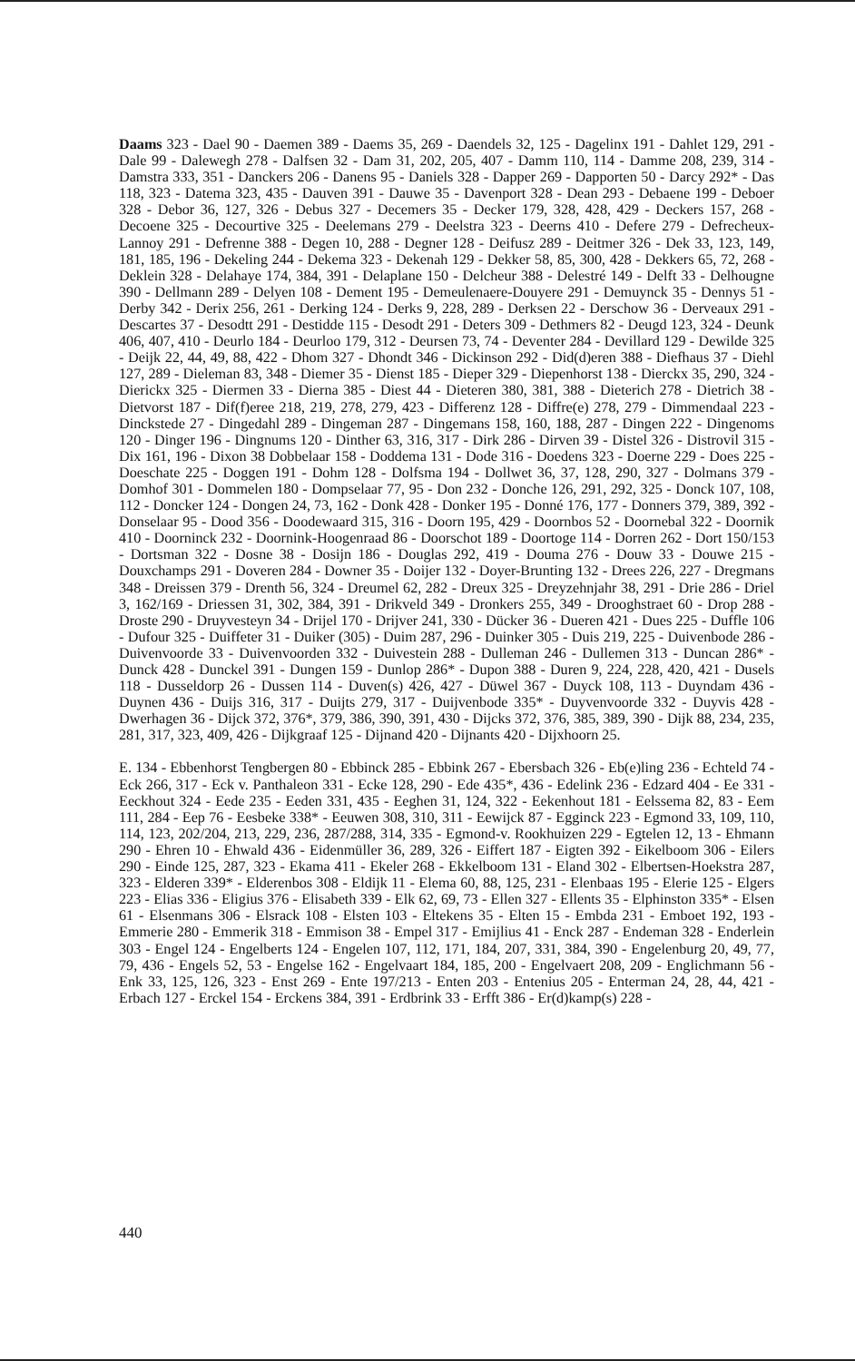Daams 323 - Dael 90 - Daemen 389 - Daems 35, 269 - Daendels 32, 125 - Dagelinx 191 - Dahlet 129, 291 - Dale 99 - Dalewegh 278 - Dalfsen 32 - Dam 31, 202, 205, 407 - Damm 110, 114 - Damme 208, 239, 314 - Damstra 333, 351 - Danckers 206 - Danens 95 - Daniels 328 - Dapper 269 - Dapporten 50 - Darcy 292* - Das 118, 323 - Datema 323, 435 - Dauven 391 - Dauwe 35 - Davenport 328 - Dean 293 - Debaene 199 - Deboer 328 - Debor 36, 127, 326 - Debus 327 - Decemers 35 - Decker 179, 328, 428, 429 - Deckers 157, 268 - Decoene 325 - Decourtive 325 - Deelemans 279 - Deelstra 323 - Deerns 410 - Defere 279 - Defrecheux-Lannoy 291 - Defrenne 388 - Degen 10, 288 - Degner 128 - Deifusz 289 - Deitmer 326 - Dek 33, 123, 149, 181, 185, 196 - Dekeling 244 - Dekema 323 - Dekenah 129 - Dekker 58, 85, 300, 428 - Dekkers 65, 72, 268 - Deklein 328 - Delahaye 174, 384, 391 - Delaplane 150 - Delcheur 388 - Delestré 149 - Delft 33 - Delhougne 390 - Dellmann 289 - Delyen 108 - Dement 195 - Demeulenaere-Douyere 291 - Demuynck 35 - Dennys 51 - Derby 342 - Derix 256, 261 - Derking 124 - Derks 9, 228, 289 - Derksen 22 - Derschow 36 - Derveaux 291 - Descartes 37 - Desodtt 291 - Destidde 115 - Desodt 291 - Deters 309 - Dethmers 82 - Deugd 123, 324 - Deunk 406, 407, 410 - Deurlo 184 - Deurloo 179, 312 - Deursen 73, 74 - Deventer 284 - Devillard 129 - Dewilde 325 - Deijk 22, 44, 49, 88, 422 - Dhom 327 - Dhondt 346 - Dickinson 292 - Did(d)eren 388 - Diefhaus 37 - Diehl 127, 289 - Dieleman 83, 348 - Diemer 35 - Dienst 185 - Dieper 329 - Diepenhorst 138 - Dierckx 35, 290, 324 - Dierickx 325 - Diermen 33 - Dierna 385 - Diest 44 - Dieteren 380, 381, 388 - Dieterich 278 - Dietrich 38 - Dietvorst 187 - Dif(f)eree 218, 219, 278, 279, 423 - Differenz 128 - Diffre(e) 278, 279 - Dimmendaal 223 - Dinckstede 27 - Dingedahl 289 - Dingeman 287 - Dingemans 158, 160, 188, 287 - Dingen 222 - Dingenoms 120 - Dinger 196 - Dingnums 120 - Dinther 63, 316, 317 - Dirk 286 - Dirven 39 - Distel 326 - Distrovil 315 - Dix 161, 196 - Dixon 38 Dobbelaar 158 - Doddema 131 - Dode 316 - Doedens 323 - Doerne 229 - Does 225 - Doeschate 225 - Doggen 191 - Dohm 128 - Dolfsma 194 - Dollwet 36, 37, 128, 290, 327 - Dolmans 379 - Domhof 301 - Dommelen 180 - Dompselaar 77, 95 - Don 232 - Donche 126, 291, 292, 325 - Donck 107, 108, 112 - Doncker 124 - Dongen 24, 73, 162 - Donk 428 - Donker 195 - Donné 176, 177 - Donners 379, 389, 392 - Donselaar 95 - Dood 356 - Doodewaard 315, 316 - Doorn 195, 429 - Doornbos 52 - Doornebal 322 - Doornik 410 - Doorninck 232 - Doornink-Hoogenraad 86 - Doorschot 189 - Doortoge 114 - Dorren 262 - Dort 150/153 - Dortsman 322 - Dosne 38 - Dosijn 186 - Douglas 292, 419 - Douma 276 - Douw 33 - Douwe 215 - Douxchamps 291 - Doveren 284 - Downer 35 - Doijer 132 - Doyer-Brunting 132 - Drees 226, 227 - Dregmans 348 - Dreissen 379 - Drenth 56, 324 - Dreumel 62, 282 - Dreux 325 - Dreyzehnjahr 38, 291 - Drie 286 - Driel 3, 162/169 - Driessen 31, 302, 384, 391 - Drikveld 349 - Dronkers 255, 349 - Drooghstraet 60 - Drop 288 - Droste 290 - Druyvesteyn 34 - Drijel 170 - Drijver 241, 330 - Dücker 36 - Dueren 421 - Dues 225 - Duffle 106 - Dufour 325 - Duiffeter 31 - Duiker (305) - Duim 287, 296 - Duinker 305 - Duis 219, 225 - Duivenbode 286 - Duivenvoorde 33 - Duivenvoorden 332 - Duivestein 288 - Dulleman 246 - Dullemen 313 - Duncan 286* - Dunck 428 - Dunckel 391 - Dungen 159 - Dunlop 286* - Dupon 388 - Duren 9, 224, 228, 420, 421 - Dusels 118 - Dusseldorp 26 - Dussen 114 - Duven(s) 426, 427 - Düwel 367 - Duyck 108, 113 - Duyndam 436 - Duynen 436 - Duijs 316, 317 - Duijts 279, 317 - Duijvenbode 335* - Duyvenvoorde 332 - Duyvis 428 - Dwerhagen 36 - Dijck 372, 376*, 379, 386, 390, 391, 430 - Dijcks 372, 376, 385, 389, 390 - Dijk 88, 234, 235, 281, 317, 323, 409, 426 - Dijkgraaf 125 - Dijnand 420 - Dijnants 420 - Dijxhoorn 25.
E. 134 - Ebbenhorst Tengbergen 80 - Ebbinck 285 - Ebbink 267 - Ebersbach 326 - Eb(e)ling 236 - Echteld 74 - Eck 266, 317 - Eck v. Panthaleon 331 - Ecke 128, 290 - Ede 435*, 436 - Edelink 236 - Edzard 404 - Ee 331 - Eeckhout 324 - Eede 235 - Eeden 331, 435 - Eeghen 31, 124, 322 - Eekenhout 181 - Eelssema 82, 83 - Eem 111, 284 - Eep 76 - Eesbeke 338* - Eeuwen 308, 310, 311 - Eewijck 87 - Egginck 223 - Egmond 33, 109, 110, 114, 123, 202/204, 213, 229, 236, 287/288, 314, 335 - Egmond-v. Rookhuizen 229 - Egtelen 12, 13 - Ehmann 290 - Ehren 10 - Ehwald 436 - Eidenmüller 36, 289, 326 - Eiffert 187 - Eigten 392 - Eikelboom 306 - Eilers 290 - Einde 125, 287, 323 - Ekama 411 - Ekeler 268 - Ekkelboom 131 - Eland 302 - Elbertsen-Hoekstra 287, 323 - Elderen 339* - Elderenbos 308 - Eldijk 11 - Elema 60, 88, 125, 231 - Elenbaas 195 - Elerie 125 - Elgers 223 - Elias 336 - Eligius 376 - Elisabeth 339 - Elk 62, 69, 73 - Ellen 327 - Ellents 35 - Elphinston 335* - Elsen 61 - Elsenmans 306 - Elsrack 108 - Elsten 103 - Eltekens 35 - Elten 15 - Embda 231 - Emboet 192, 193 - Emmerie 280 - Emmerik 318 - Emmison 38 - Empel 317 - Emijlius 41 - Enck 287 - Endeman 328 - Enderlein 303 - Engel 124 - Engelberts 124 - Engelen 107, 112, 171, 184, 207, 331, 384, 390 - Engelenburg 20, 49, 77, 79, 436 - Engels 52, 53 - Engelse 162 - Engelvaart 184, 185, 200 - Engelvaert 208, 209 - Englichmann 56 - Enk 33, 125, 126, 323 - Enst 269 - Ente 197/213 - Enten 203 - Entenius 205 - Enterman 24, 28, 44, 421 - Erbach 127 - Erckel 154 - Erckens 384, 391 - Erdbrink 33 - Erfft 386 - Er(d)kamp(s) 228 -
440